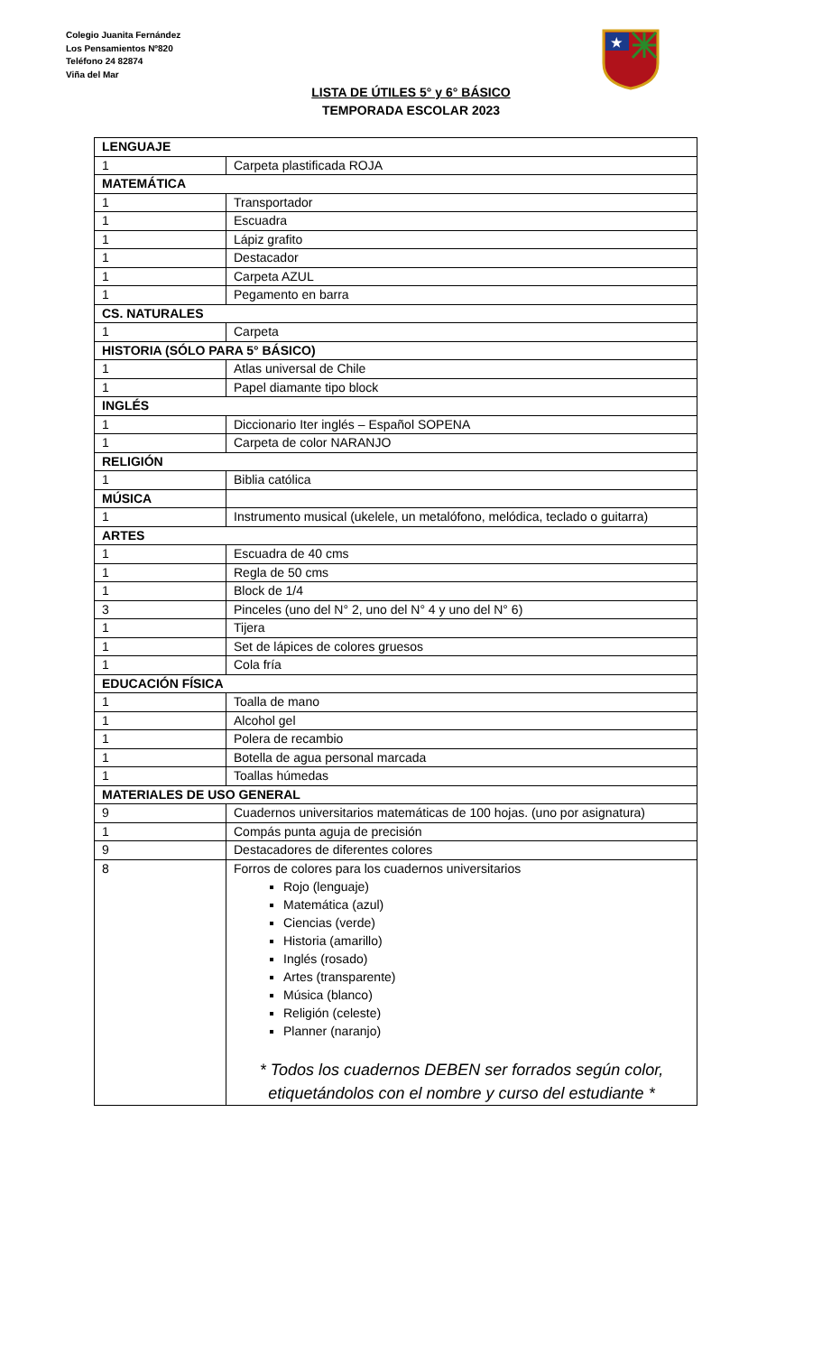Colegio Juanita Fernández
Los Pensamientos Nº820
Teléfono 24 82874
Viña del Mar
★
LISTA DE ÚTILES 5° y 6° BÁSICO
TEMPORADA ESCOLAR 2023
| LENGUAJE | |
| 1 | Carpeta plastificada ROJA |
| MATEMÁTICA | |
| 1 | Transportador |
| 1 | Escuadra |
| 1 | Lápiz grafito |
| 1 | Destacador |
| 1 | Carpeta AZUL |
| 1 | Pegamento en barra |
| CS. NATURALES | |
| 1 | Carpeta |
| HISTORIA (SÓLO PARA 5° BÁSICO) | |
| 1 | Atlas universal de Chile |
| 1 | Papel diamante tipo block |
| INGLÉS | |
| 1 | Diccionario Iter inglés – Español SOPENA |
| 1 | Carpeta de color NARANJO |
| RELIGIÓN | |
| 1 | Biblia católica |
| MÚSICA | |
| 1 | Instrumento musical (ukelele, un metalófono, melódica, teclado o guitarra) |
| ARTES | |
| 1 | Escuadra de 40 cms |
| 1 | Regla de 50 cms |
| 1 | Block de 1/4 |
| 3 | Pinceles (uno del N° 2, uno del N° 4 y uno del N° 6) |
| 1 | Tijera |
| 1 | Set de lápices de colores gruesos |
| 1 | Cola fría |
| EDUCACIÓN FÍSICA | |
| 1 | Toalla de mano |
| 1 | Alcohol gel |
| 1 | Polera de recambio |
| 1 | Botella de agua personal marcada |
| 1 | Toallas húmedas |
| MATERIALES DE USO GENERAL | |
| 9 | Cuadernos universitarios matemáticas de 100 hojas. (uno por asignatura) |
| 1 | Compás punta aguja de precisión |
| 9 | Destacadores de diferentes colores |
| 8 | Forros de colores para los cuadernos universitarios Rojo (lenguaje) Matemática (azul) Ciencias (verde) Historia (amarillo) Inglés (rosado) Artes (transparente) Música (blanco) Religión (celeste) Planner (naranjo) * Todos los cuadernos DEBEN ser forrados según color, etiquetándolos con el nombre y curso del estudiante * |